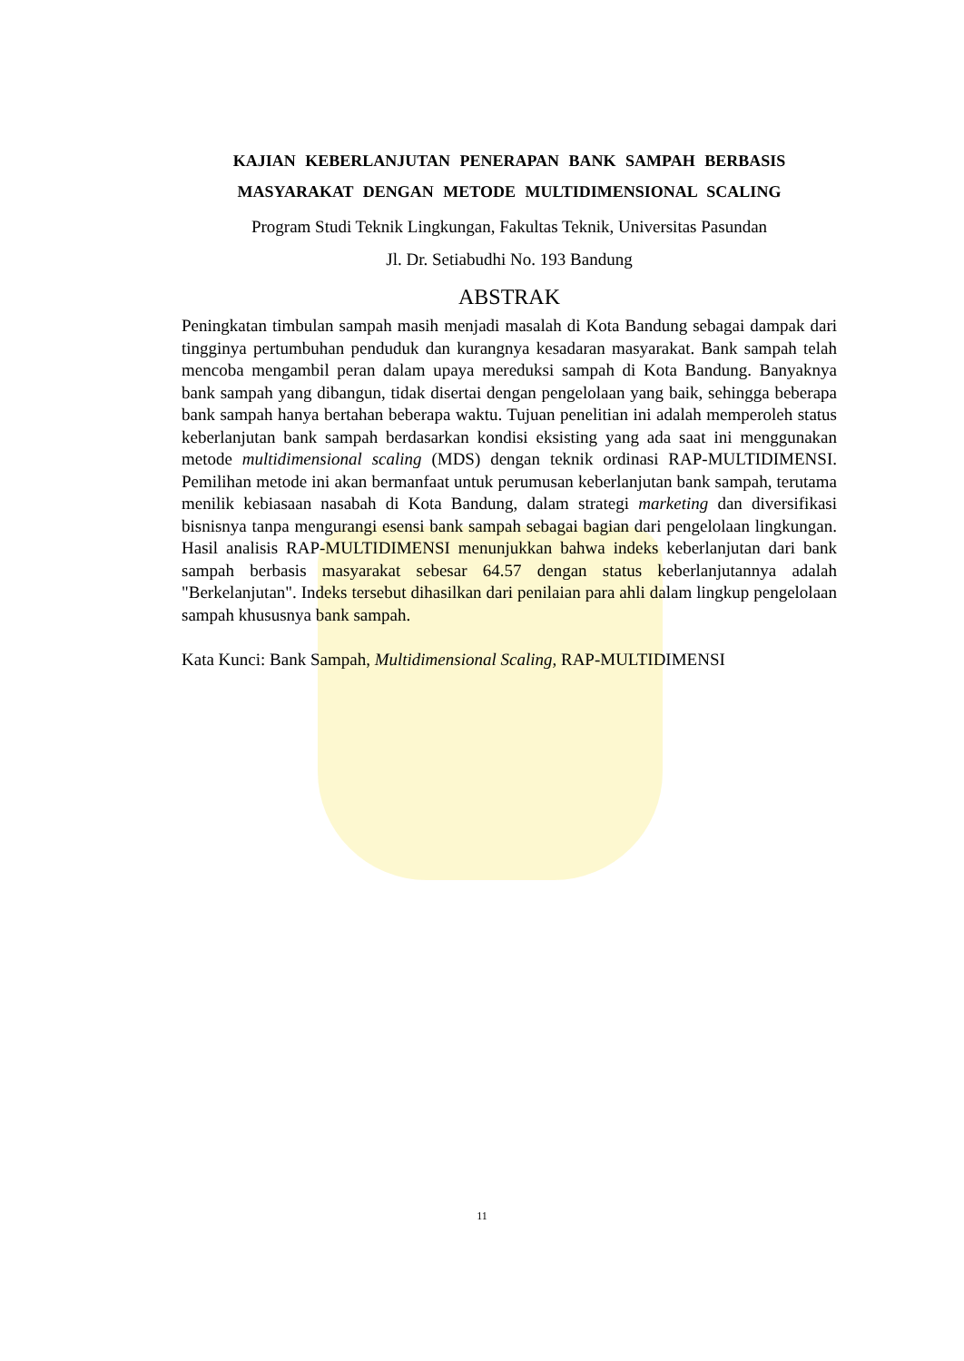KAJIAN KEBERLANJUTAN PENERAPAN BANK SAMPAH BERBASIS MASYARAKAT DENGAN METODE MULTIDIMENSIONAL SCALING
Program Studi Teknik Lingkungan, Fakultas Teknik, Universitas Pasundan
Jl. Dr. Setiabudhi No. 193 Bandung
ABSTRAK
Peningkatan timbulan sampah masih menjadi masalah di Kota Bandung sebagai dampak dari tingginya pertumbuhan penduduk dan kurangnya kesadaran masyarakat. Bank sampah telah mencoba mengambil peran dalam upaya mereduksi sampah di Kota Bandung. Banyaknya bank sampah yang dibangun, tidak disertai dengan pengelolaan yang baik, sehingga beberapa bank sampah hanya bertahan beberapa waktu. Tujuan penelitian ini adalah memperoleh status keberlanjutan bank sampah berdasarkan kondisi eksisting yang ada saat ini menggunakan metode multidimensional scaling (MDS) dengan teknik ordinasi RAP-MULTIDIMENSI. Pemilihan metode ini akan bermanfaat untuk perumusan keberlanjutan bank sampah, terutama menilik kebiasaan nasabah di Kota Bandung, dalam strategi marketing dan diversifikasi bisnisnya tanpa mengurangi esensi bank sampah sebagai bagian dari pengelolaan lingkungan. Hasil analisis RAP-MULTIDIMENSI menunjukkan bahwa indeks keberlanjutan dari bank sampah berbasis masyarakat sebesar 64.57 dengan status keberlanjutannya adalah "Berkelanjutan". Indeks tersebut dihasilkan dari penilaian para ahli dalam lingkup pengelolaan sampah khususnya bank sampah.
Kata Kunci: Bank Sampah, Multidimensional Scaling, RAP-MULTIDIMENSI
11